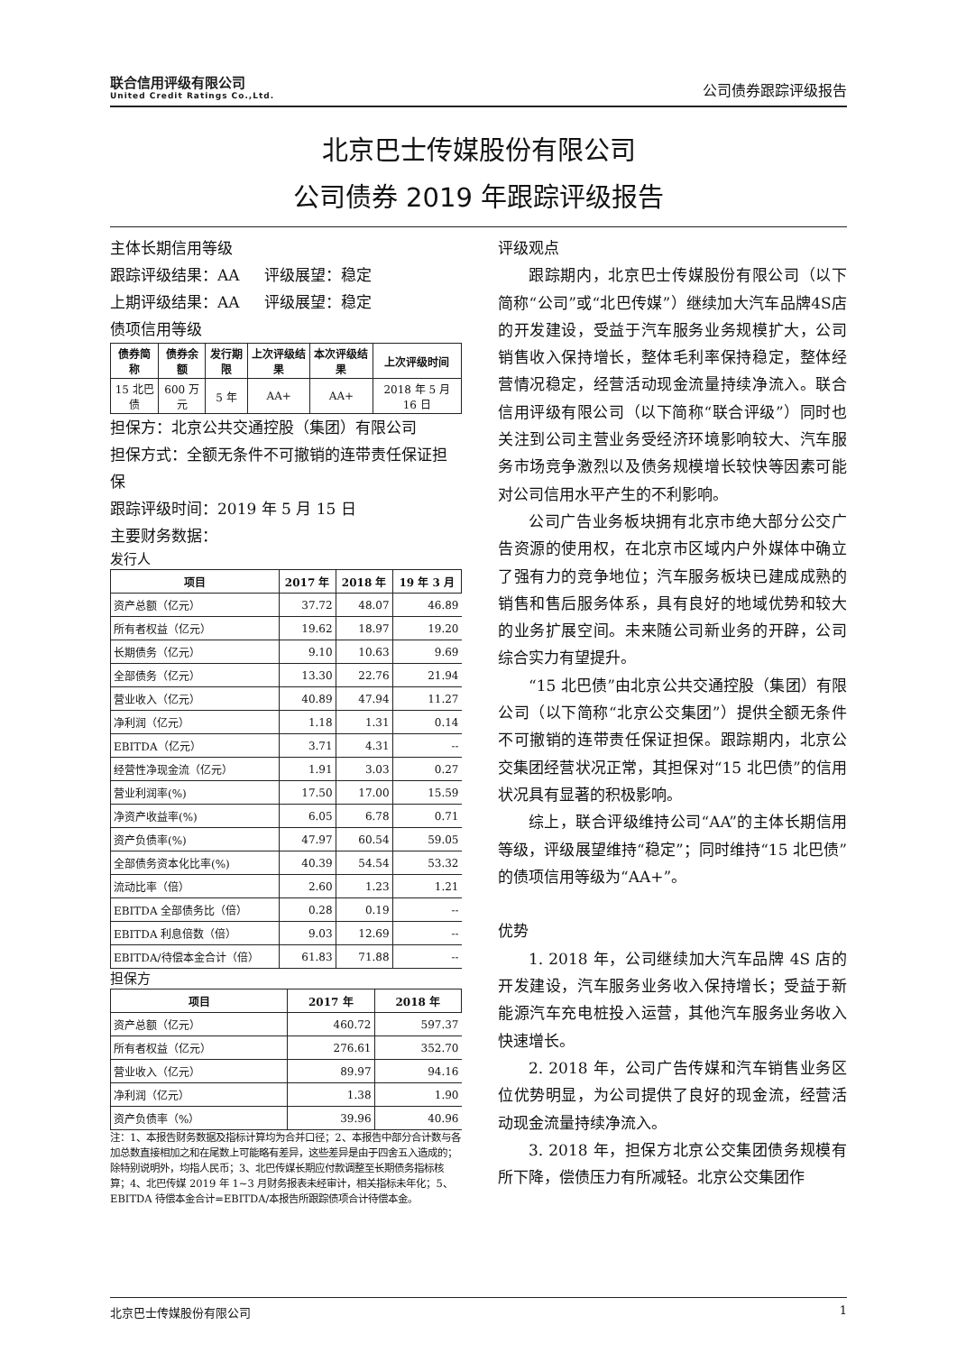联合信用评级有限公司
United Credit Ratings Co.,Ltd.
公司债券跟踪评级报告
北京巴士传媒股份有限公司
公司债券 2019 年跟踪评级报告
主体长期信用等级
跟踪评级结果：AA 评级展望：稳定
上期评级结果：AA 评级展望：稳定
债项信用等级
| 债券简称 | 债券余额 | 发行期限 | 上次评级结果 | 本次评级结果 | 上次评级时间 |
| --- | --- | --- | --- | --- | --- |
| 15 北巴债 | 600 万元 | 5 年 | AA+ | AA+ | 2018 年 5 月 16 日 |
担保方：北京公共交通控股（集团）有限公司
担保方式：全额无条件不可撤销的连带责任保证担保
跟踪评级时间：2019 年 5 月 15 日
主要财务数据：
发行人
| 项目 | 2017 年 | 2018 年 | 19 年 3 月 |
| --- | --- | --- | --- |
| 资产总额（亿元） | 37.72 | 48.07 | 46.89 |
| 所有者权益（亿元） | 19.62 | 18.97 | 19.20 |
| 长期债务（亿元） | 9.10 | 10.63 | 9.69 |
| 全部债务（亿元） | 13.30 | 22.76 | 21.94 |
| 营业收入（亿元） | 40.89 | 47.94 | 11.27 |
| 净利润（亿元） | 1.18 | 1.31 | 0.14 |
| EBITDA（亿元） | 3.71 | 4.31 | -- |
| 经营性净现金流（亿元） | 1.91 | 3.03 | 0.27 |
| 营业利润率(%) | 17.50 | 17.00 | 15.59 |
| 净资产收益率(%) | 6.05 | 6.78 | 0.71 |
| 资产负债率(%) | 47.97 | 60.54 | 59.05 |
| 全部债务资本化比率(%) | 40.39 | 54.54 | 53.32 |
| 流动比率（倍） | 2.60 | 1.23 | 1.21 |
| EBITDA 全部债务比（倍） | 0.28 | 0.19 | -- |
| EBITDA 利息倍数（倍） | 9.03 | 12.69 | -- |
| EBITDA/待偿本金合计（倍） | 61.83 | 71.88 | -- |
担保方
| 项目 | 2017 年 | 2018 年 |
| --- | --- | --- |
| 资产总额（亿元） | 460.72 | 597.37 |
| 所有者权益（亿元） | 276.61 | 352.70 |
| 营业收入（亿元） | 89.97 | 94.16 |
| 净利润（亿元） | 1.38 | 1.90 |
| 资产负债率（%） | 39.96 | 40.96 |
注：1、本报告财务数据及指标计算均为合并口径；2、本报告中部分合计数与各加总数直接相加之和在尾数上可能略有差异，这些差异是由于四舍五入造成的；除特别说明外，均指人民币；3、北巴传媒长期应付款调整至长期债务指标核算；4、北巴传媒 2019 年 1~3 月财务报表未经审计，相关指标未年化；5、EBITDA 待偿本金合计=EBITDA/本报告所跟踪债项合计待偿本金。
评级观点
跟踪期内，北京巴士传媒股份有限公司（以下简称“公司”或“北巴传媒”）继续加大汽车品牌4S店的开发建设，受益于汽车服务业务规模扩大，公司销售收入保持增长，整体毛利率保持稳定，整体经营情况稳定，经营活动现金流量持续净流入。联合信用评级有限公司（以下简称“联合评级”）同时也关注到公司主营业务受经济环境影响较大、汽车服务市场竞争激烈以及债务规模增长较快等因素可能对公司信用水平产生的不利影响。
公司广告业务板块拥有北京市绝大部分公交广告资源的使用权，在北京市区域内户外媒体中确立了强有力的竞争地位；汽车服务板块已建成成熟的销售和售后服务体系，具有良好的地域优势和较大的业务扩展空间。未来随公司新业务的开辟，公司综合实力有望提升。
“15 北巴债”由北京公共交通控股（集团）有限公司（以下简称“北京公交集团”）提供全额无条件不可撤销的连带责任保证担保。跟踪期内，北京公交集团经营状况正常，其担保对“15 北巴债”的信用状况具有显著的积极影响。
综上，联合评级维持公司“AA”的主体长期信用等级，评级展望维持“稳定”；同时维持“15 北巴债”的债项信用等级为“AA+”。
优势
1. 2018 年，公司继续加大汽车品牌 4S 店的开发建设，汽车服务业务收入保持增长；受益于新能源汽车充电桩投入运营，其他汽车服务业务收入快速增长。
2. 2018 年，公司广告传媒和汽车销售业务区位优势明显，为公司提供了良好的现金流，经营活动现金流量持续净流入。
3. 2018 年，担保方北京公交集团债务规模有所下降，偿债压力有所减轻。北京公交集团作
北京巴士传媒股份有限公司 1